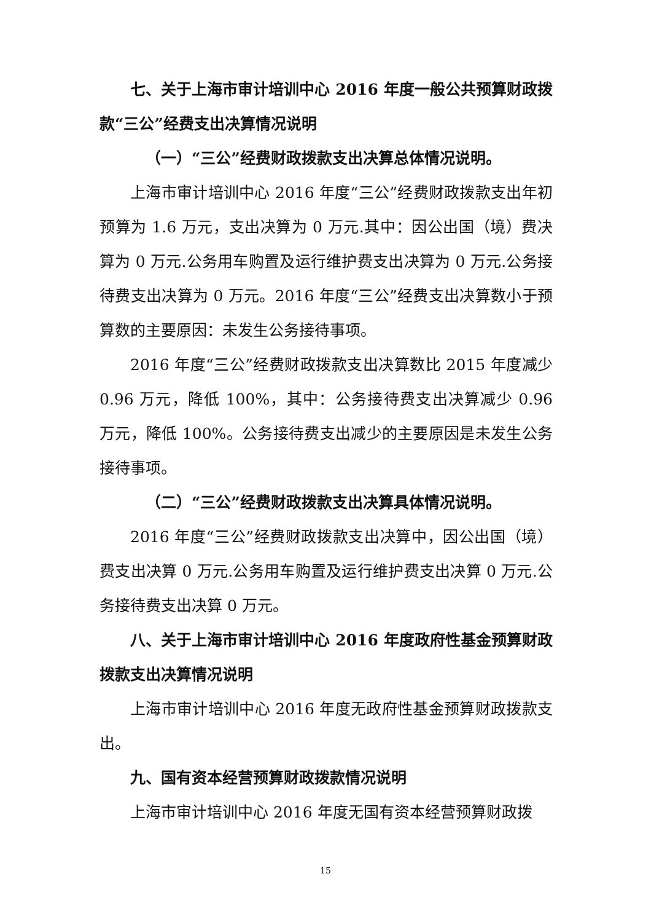七、关于上海市审计培训中心 2016 年度一般公共预算财政拨款“三公”经费支出决算情况说明
（一）“三公”经费财政拨款支出决算总体情况说明。
上海市审计培训中心 2016 年度“三公”经费财政拨款支出年初预算为 1.6 万元，支出决算为 0 万元.其中：因公出国（境）费决算为 0 万元.公务用车购置及运行维护费支出决算为 0 万元.公务接待费支出决算为 0 万元。2016 年度“三公”经费支出决算数小于预算数的主要原因：未发生公务接待事项。
2016 年度“三公”经费财政拨款支出决算数比 2015 年度减少 0.96 万元，降低 100%，其中：公务接待费支出决算减少 0.96 万元，降低 100%。公务接待费支出减少的主要原因是未发生公务接待事项。
（二）“三公”经费财政拨款支出决算具体情况说明。
2016 年度“三公”经费财政拨款支出决算中，因公出国（境）费支出决算 0 万元.公务用车购置及运行维护费支出决算 0 万元.公务接待费支出决算 0 万元。
八、关于上海市审计培训中心 2016 年度政府性基金预算财政拨款支出决算情况说明
上海市审计培训中心 2016 年度无政府性基金预算财政拨款支出。
九、国有资本经营预算财政拨款情况说明
上海市审计培训中心 2016 年度无国有资本经营预算财政拨
15